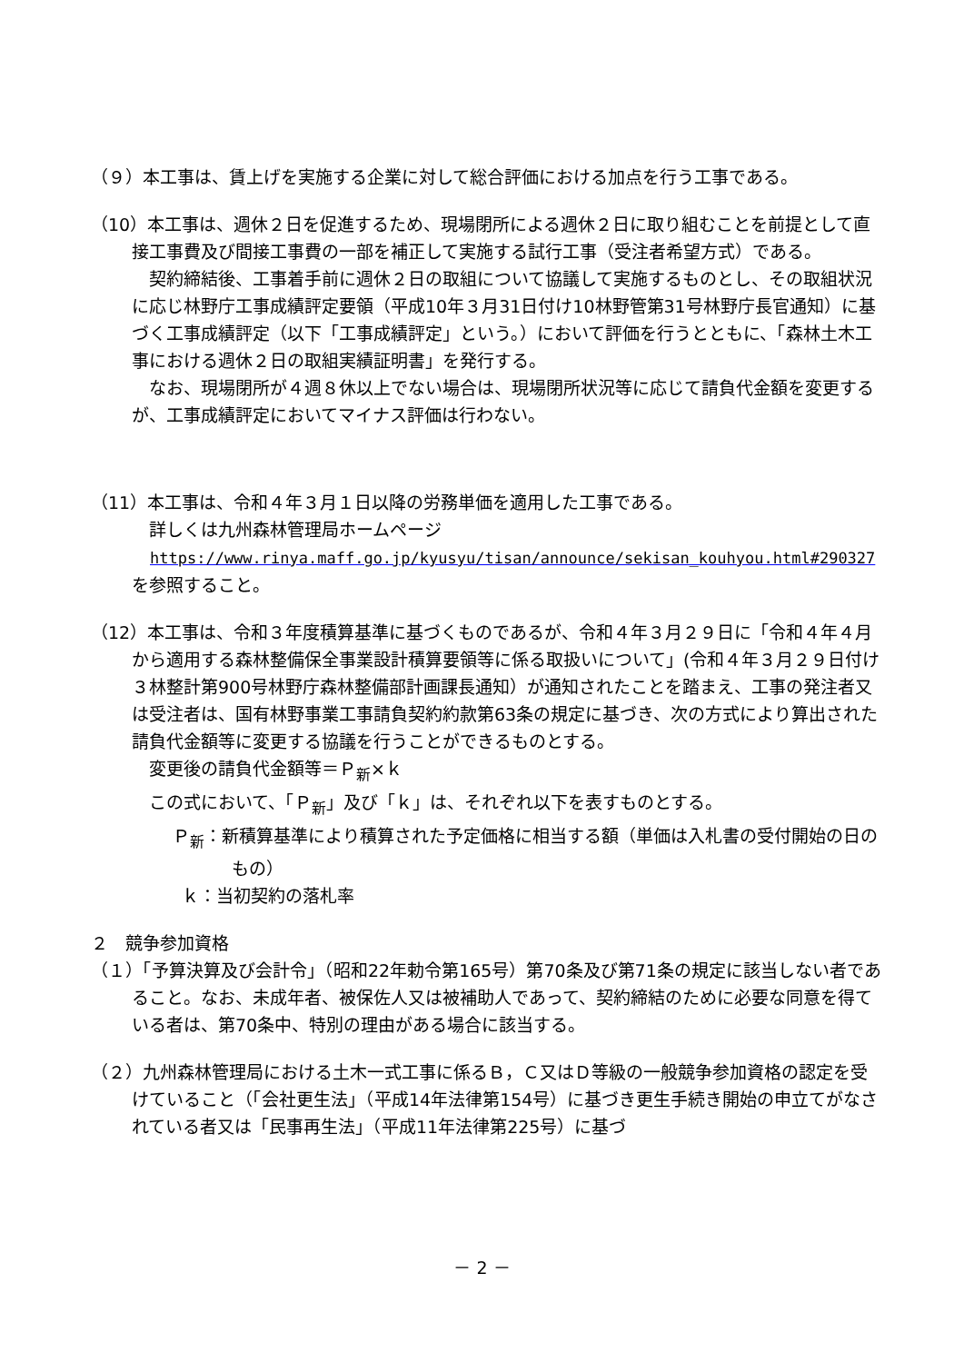（９）本工事は、賃上げを実施する企業に対して総合評価における加点を行う工事である。
（10）本工事は、週休２日を促進するため、現場閉所による週休２日に取り組むことを前提として直接工事費及び間接工事費の一部を補正して実施する試行工事（受注者希望方式）である。
　契約締結後、工事着手前に週休２日の取組について協議して実施するものとし、その取組状況に応じ林野庁工事成績評定要領（平成10年３月31日付け10林野管第31号林野庁長官通知）に基づく工事成績評定（以下「工事成績評定」という。）において評価を行うとともに、「森林土木工事における週休２日の取組実績証明書」を発行する。
　なお、現場閉所が４週８休以上でない場合は、現場閉所状況等に応じて請負代金額を変更するが、工事成績評定においてマイナス評価は行わない。
（11）本工事は、令和４年３月１日以降の労務単価を適用した工事である。
　詳しくは九州森林管理局ホームページ
https://www.rinya.maff.go.jp/kyusyu/tisan/announce/sekisan_kouhyou.html#290327
を参照すること。
（12）本工事は、令和３年度積算基準に基づくものであるが、令和４年３月２９日に「令和４年４月から適用する森林整備保全事業設計積算要領等に係る取扱いについて」(令和４年３月２９日付け３林整計第900号林野庁森林整備部計画課長通知）が通知されたことを踏まえ、工事の発注者又は受注者は、国有林野事業工事請負契約約款第63条の規定に基づき、次の方式により算出された請負代金額等に変更する協議を行うことができるものとする。
　変更後の請負代金額等＝Ｐ<sub>新</sub>×ｋ
　この式において、「Ｐ<sub>新</sub>」及び「ｋ」は、それぞれ以下を表すものとする。
Ｐ<sub>新</sub>：新積算基準により積算された予定価格に相当する額（単価は入札書の受付開始の日のもの）
ｋ：当初契約の落札率
２　競争参加資格
（１）「予算決算及び会計令」（昭和22年勅令第165号）第70条及び第71条の規定に該当しない者であること。なお、未成年者、被保佐人又は被補助人であって、契約締結のために必要な同意を得ている者は、第70条中、特別の理由がある場合に該当する。
（２）九州森林管理局における土木一式工事に係るＢ，Ｃ又はＤ等級の一般競争参加資格の認定を受けていること（「会社更生法」（平成14年法律第154号）に基づき更生手続き開始の申立てがなされている者又は「民事再生法」（平成11年法律第225号）に基づ
－ 2 －